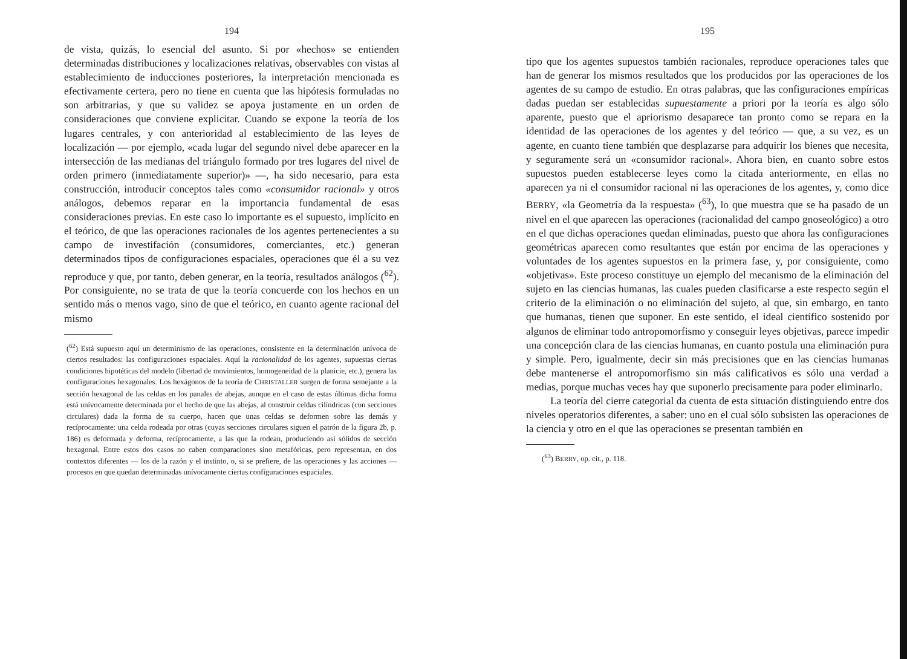194
de vista, quizás, lo esencial del asunto. Si por «hechos» se entienden determinadas distribuciones y localizaciones relativas, observables con vistas al establecimiento de inducciones posteriores, la interpretación mencionada es efectivamente certera, pero no tiene en cuenta que las hipótesis formuladas no son arbitrarias, y que su validez se apoya justamente en un orden de consideraciones que conviene explicitar. Cuando se expone la teoría de los lugares centrales, y con anterioridad al establecimiento de las leyes de localización — por ejemplo, «cada lugar del segundo nivel debe aparecer en la intersección de las medianas del triángulo formado por tres lugares del nivel de orden primero (inmediatamente superior)» —, ha sido necesario, para esta construcción, introducir conceptos tales como «consumidor racional» y otros análogos, debemos reparar en la importancia fundamental de esas consideraciones previas. En este caso lo importante es el supuesto, implícito en el teórico, de que las operaciones racionales de los agentes pertenecientes a su campo de investifación (consumidores, comerciantes, etc.) generan determinados tipos de configuraciones espaciales, operaciones que él a su vez reproduce y que, por tanto, deben generar, en la teoría, resultados análogos (<sup>62</sup>). Por consiguiente, no se trata de que la teoría concuerde con los hechos en un sentido más o menos vago, sino de que el teórico, en cuanto agente racional del mismo
(<sup>62</sup>) Está supuesto aquí un determinismo de las operaciones, consistente en la determinación unívoca de ciertos resultados: las configuraciones espaciales. Aquí la racionalidad de los agentes, supuestas ciertas condiciones hipotéticas del modelo (libertad de movimientos, homogeneidad de la planicie, etc.), genera las configuraciones hexagonales. Los hexágonos de la teoría de CHRISTALLER surgen de forma semejante a la sección hexagonal de las celdas en los panales de abejas, aunque en el caso de estas últimas dicha forma está unívocamente determinada por el hecho de que las abejas, al construir celdas cilíndricas (con secciones circulares) dada la forma de su cuerpo, hacen que unas celdas se deformen sobre las demás y recíprocamente: una celda rodeada por otras (cuyas secciones circulares siguen el patrón de la figura 2b, p. 186) es deformada y deforma, recíprocamente, a las que la rodean, produciendo así sólidos de sección hexagonal. Entre estos dos casos no caben comparaciones sino metafóricas, pero representan, en dos contextos diferentes — los de la razón y el instinto, o, si se prefiere, de las operaciones y las acciones — procesos en que quedan determinadas unívocamente ciertas configuraciones espaciales.
195
tipo que los agentes supuestos también racionales, reproduce operaciones tales que han de generar los mismos resultados que los producidos por las operaciones de los agentes de su campo de estudio. En otras palabras, que las configuraciones empíricas dadas puedan ser establecidas supuestamente a priori por la teoría es algo sólo aparente, puesto que el apriorismo desaparece tan pronto como se repara en la identidad de las operaciones de los agentes y del teórico — que, a su vez, es un agente, en cuanto tiene también que desplazarse para adquirir los bienes que necesita, y seguramente será un «consumidor racional». Ahora bien, en cuanto sobre estos supuestos pueden establecerse leyes como la citada anteriormente, en ellas no aparecen ya ni el consumidor racional ni las operaciones de los agentes, y, como dice BERRY, «la Geometría da la respuesta» (<sup>63</sup>), lo que muestra que se ha pasado de un nivel en el que aparecen las operaciones (racionalidad del campo gnoseológico) a otro en el que dichas operaciones quedan eliminadas, puesto que ahora las configuraciones geométricas aparecen como resultantes que están por encima de las operaciones y voluntades de los agentes supuestos en la primera fase, y, por consiguiente, como «objetivas». Este proceso constituye un ejemplo del mecanismo de la eliminación del sujeto en las ciencias humanas, las cuales pueden clasificarse a este respecto según el criterio de la eliminación o no eliminación del sujeto, al que, sin embargo, en tanto que humanas, tienen que suponer. En este sentido, el ideal científico sostenido por algunos de eliminar todo antropomorfismo y conseguir leyes objetivas, parece impedir una concepción clara de las ciencias humanas, en cuanto postula una eliminación pura y simple. Pero, igualmente, decir sin más precisiones que en las ciencias humanas debe mantenerse el antropomorfismo sin más calificativos es sólo una verdad a medias, porque muchas veces hay que suponerlo precisamente para poder eliminarlo.
La teoría del cierre categorial da cuenta de esta situación distinguiendo entre dos niveles operatorios diferentes, a saber: uno en el cual sólo subsisten las operaciones de la ciencia y otro en el que las operaciones se presentan también en
(<sup>63</sup>) BERRY, op. cit., p. 118.